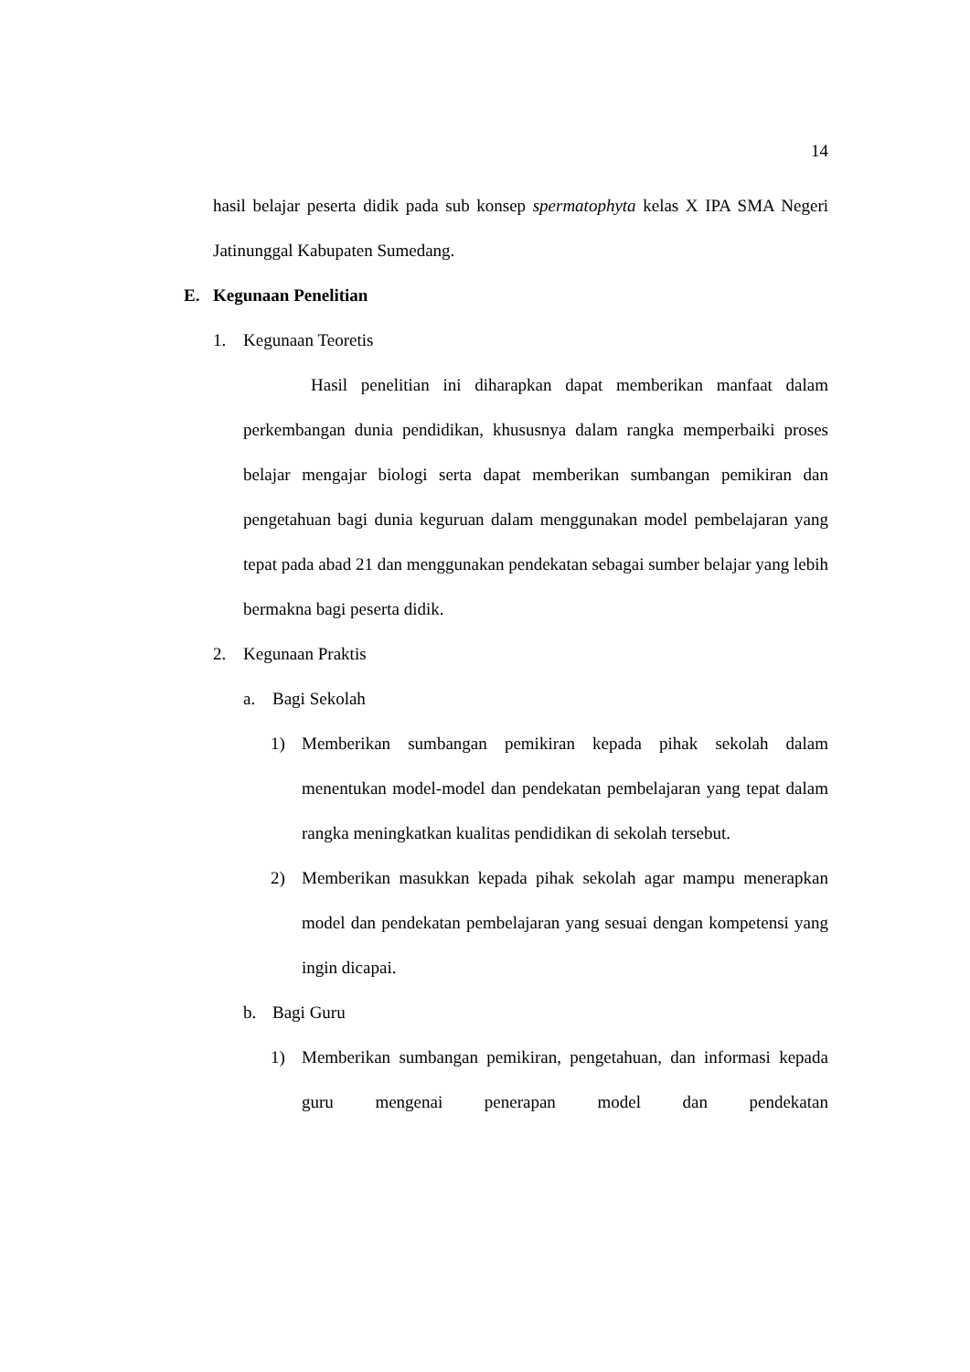14
hasil belajar peserta didik pada sub konsep spermatophyta kelas X IPA SMA Negeri Jatinunggal Kabupaten Sumedang.
E. Kegunaan Penelitian
1. Kegunaan Teoretis
Hasil penelitian ini diharapkan dapat memberikan manfaat dalam perkembangan dunia pendidikan, khususnya dalam rangka memperbaiki proses belajar mengajar biologi serta dapat memberikan sumbangan pemikiran dan pengetahuan bagi dunia keguruan dalam menggunakan model pembelajaran yang tepat pada abad 21 dan menggunakan pendekatan sebagai sumber belajar yang lebih bermakna bagi peserta didik.
2. Kegunaan Praktis
a. Bagi Sekolah
1) Memberikan sumbangan pemikiran kepada pihak sekolah dalam menentukan model-model dan pendekatan pembelajaran yang tepat dalam rangka meningkatkan kualitas pendidikan di sekolah tersebut.
2) Memberikan masukkan kepada pihak sekolah agar mampu menerapkan model dan pendekatan pembelajaran yang sesuai dengan kompetensi yang ingin dicapai.
b. Bagi Guru
1) Memberikan sumbangan pemikiran, pengetahuan, dan informasi kepada guru mengenai penerapan model dan pendekatan